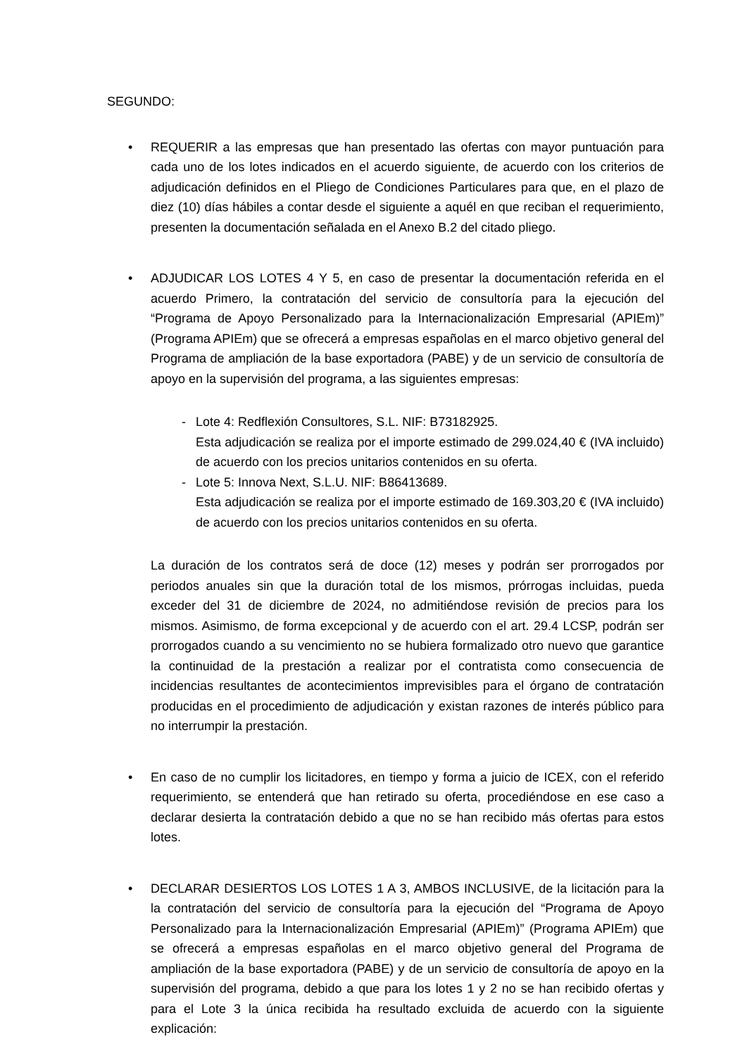SEGUNDO:
• REQUERIR a las empresas que han presentado las ofertas con mayor puntuación para cada uno de los lotes indicados en el acuerdo siguiente, de acuerdo con los criterios de adjudicación definidos en el Pliego de Condiciones Particulares para que, en el plazo de diez (10) días hábiles a contar desde el siguiente a aquél en que reciban el requerimiento, presenten la documentación señalada en el Anexo B.2 del citado pliego.
• ADJUDICAR LOS LOTES 4 Y 5, en caso de presentar la documentación referida en el acuerdo Primero, la contratación del servicio de consultoría para la ejecución del “Programa de Apoyo Personalizado para la Internacionalización Empresarial (APIEm)” (Programa APIEm) que se ofrecerá a empresas españolas en el marco objetivo general del Programa de ampliación de la base exportadora (PABE) y de un servicio de consultoría de apoyo en la supervisión del programa, a las siguientes empresas:
- Lote 4: Redflexión Consultores, S.L. NIF: B73182925.
Esta adjudicación se realiza por el importe estimado de 299.024,40 € (IVA incluido) de acuerdo con los precios unitarios contenidos en su oferta.
- Lote 5: Innova Next, S.L.U. NIF: B86413689.
Esta adjudicación se realiza por el importe estimado de 169.303,20 € (IVA incluido) de acuerdo con los precios unitarios contenidos en su oferta.
La duración de los contratos será de doce (12) meses y podrán ser prorrogados por periodos anuales sin que la duración total de los mismos, prórrogas incluidas, pueda exceder del 31 de diciembre de 2024, no admitiéndose revisión de precios para los mismos. Asimismo, de forma excepcional y de acuerdo con el art. 29.4 LCSP, podrán ser prorrogados cuando a su vencimiento no se hubiera formalizado otro nuevo que garantice la continuidad de la prestación a realizar por el contratista como consecuencia de incidencias resultantes de acontecimientos imprevisibles para el órgano de contratación producidas en el procedimiento de adjudicación y existan razones de interés público para no interrumpir la prestación.
• En caso de no cumplir los licitadores, en tiempo y forma a juicio de ICEX, con el referido requerimiento, se entenderá que han retirado su oferta, procediéndose en ese caso a declarar desierta la contratación debido a que no se han recibido más ofertas para estos lotes.
• DECLARAR DESIERTOS LOS LOTES 1 A 3, AMBOS INCLUSIVE, de la licitación para la la contratación del servicio de consultoría para la ejecución del “Programa de Apoyo Personalizado para la Internacionalización Empresarial (APIEm)” (Programa APIEm) que se ofrecerá a empresas españolas en el marco objetivo general del Programa de ampliación de la base exportadora (PABE) y de un servicio de consultoría de apoyo en la supervisión del programa, debido a que para los lotes 1 y 2 no se han recibido ofertas y para el Lote 3 la única recibida ha resultado excluida de acuerdo con la siguiente explicación: